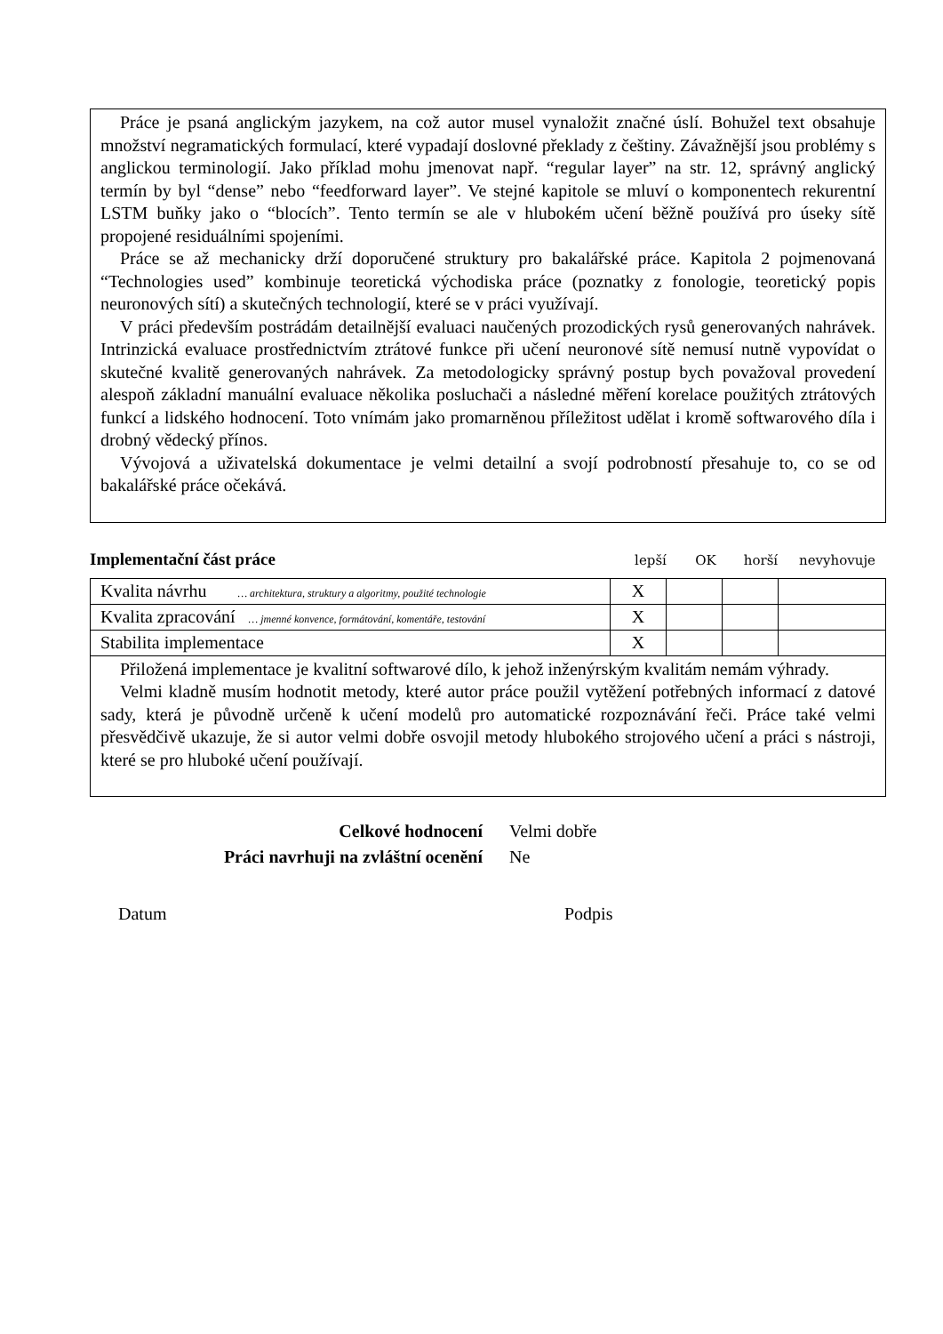Práce je psaná anglickým jazykem, na což autor musel vynaložit značné úslí. Bohužel text obsahuje množství negramatických formulací, které vypadají doslovné překlady z češtiny. Závažnější jsou problémy s anglickou terminologií. Jako příklad mohu jmenovat např. “regular layer” na str. 12, správný anglický termín by byl “dense” nebo “feedforward layer”. Ve stejné kapitole se mluví o komponentech rekurentní LSTM buňky jako o “blocích”. Tento termín se ale v hlubokém učení běžně používá pro úseky sítě propojené residuálními spojeními.
Práce se až mechanicky drží doporučené struktury pro bakalářské práce. Kapitola 2 pojmenovaná “Technologies used” kombinuje teoretická východiska práce (poznatky z fonologie, teoretický popis neuronových sítí) a skutečných technologií, které se v práci využívají.
V práci především postrádám detailnější evaluaci naučených prozodických rysů generovaných nahrávek. Intrinzická evaluace prostřednictvím ztrátové funkce při učení neuronové sítě nemusí nutně vypovídat o skutečné kvalitě generovaných nahrávek. Za metodologicky správný postup bych považoval provedení alespoň základní manuální evaluace několika posluchači a následné měření korelace použitých ztrátových funkcí a lidského hodnocení. Toto vnímám jako promarněnou příležitost udělat i kromě softwarového díla i drobný vědecký přínos.
Vývojová a uživatelská dokumentace je velmi detailní a svojí podrobností přesahuje to, co se od bakalářské práce očekává.
Implementační část práce
lepší OK horší nevyhovuje
| Kvalita návrhu … architektura, struktury a algoritmy, použité technologie | X | | | |
| Kvalita zpracování … jmenné konvence, formátování, komentáře, testování | X | | | |
| Stabilita implementace | X | | | |
Přiložená implementace je kvalitní softwarové dílo, k jehož inženýrským kvalitám nemám výhrady.
Velmi kladně musím hodnotit metody, které autor práce použil vytěžení potřebných informací z datové sady, která je původně určeně k učení modelů pro automatické rozpoznávání řeči. Práce také velmi přesvědčivě ukazuje, že si autor velmi dobře osvojil metody hlubokého strojového učení a práci s nástroji, které se pro hluboké učení používají.
Celkové hodnocení Velmi dobře
Práci navrhuji na zvláštní ocenění Ne
Datum Podpis